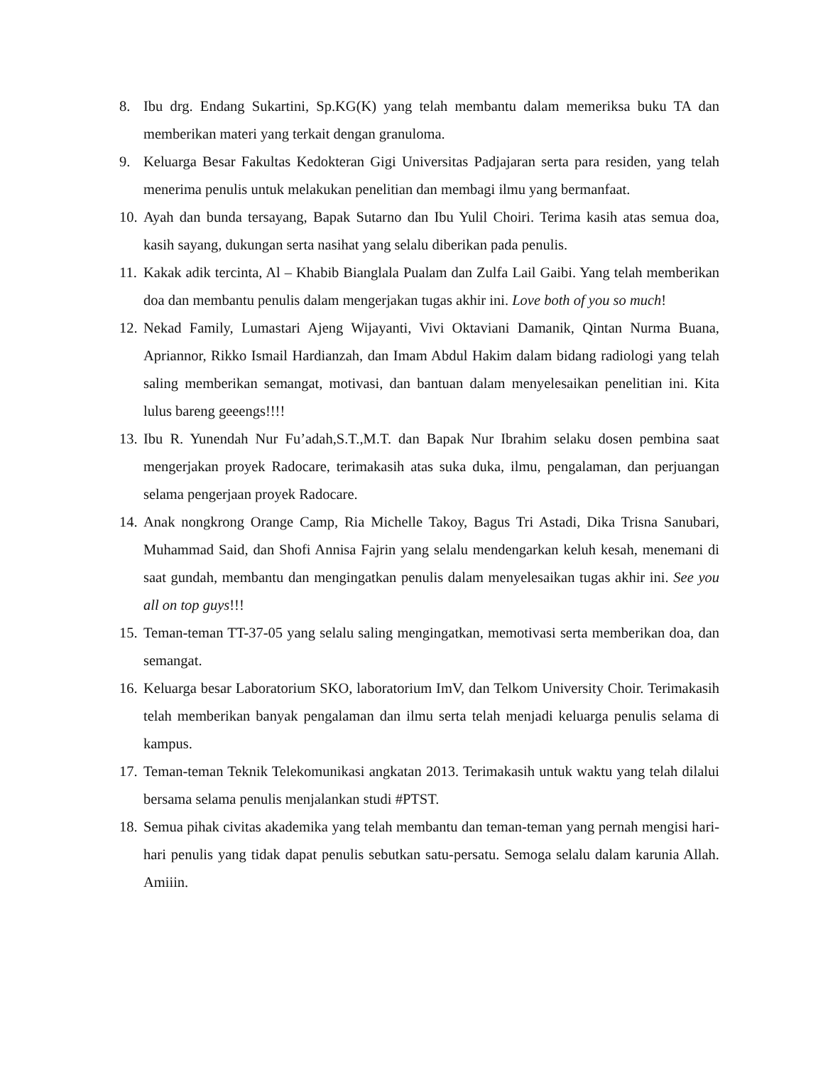8. Ibu drg. Endang Sukartini, Sp.KG(K) yang telah membantu dalam memeriksa buku TA dan memberikan materi yang terkait dengan granuloma.
9. Keluarga Besar Fakultas Kedokteran Gigi Universitas Padjajaran serta para residen, yang telah menerima penulis untuk melakukan penelitian dan membagi ilmu yang bermanfaat.
10. Ayah dan bunda tersayang, Bapak Sutarno dan Ibu Yulil Choiri. Terima kasih atas semua doa, kasih sayang, dukungan serta nasihat yang selalu diberikan pada penulis.
11. Kakak adik tercinta, Al – Khabib Bianglala Pualam dan Zulfa Lail Gaibi. Yang telah memberikan doa dan membantu penulis dalam mengerjakan tugas akhir ini. Love both of you so much!
12. Nekad Family, Lumastari Ajeng Wijayanti, Vivi Oktaviani Damanik, Qintan Nurma Buana, Apriannor, Rikko Ismail Hardianzah, dan Imam Abdul Hakim dalam bidang radiologi yang telah saling memberikan semangat, motivasi, dan bantuan dalam menyelesaikan penelitian ini. Kita lulus bareng geeengs!!!!
13. Ibu R. Yunendah Nur Fu’adah,S.T.,M.T. dan Bapak Nur Ibrahim selaku dosen pembina saat mengerjakan proyek Radocare, terimakasih atas suka duka, ilmu, pengalaman, dan perjuangan selama pengerjaan proyek Radocare.
14. Anak nongkrong Orange Camp, Ria Michelle Takoy, Bagus Tri Astadi, Dika Trisna Sanubari, Muhammad Said, dan Shofi Annisa Fajrin yang selalu mendengarkan keluh kesah, menemani di saat gundah, membantu dan mengingatkan penulis dalam menyelesaikan tugas akhir ini. See you all on top guys!!!
15. Teman-teman TT-37-05 yang selalu saling mengingatkan, memotivasi serta memberikan doa, dan semangat.
16. Keluarga besar Laboratorium SKO, laboratorium ImV, dan Telkom University Choir. Terimakasih telah memberikan banyak pengalaman dan ilmu serta telah menjadi keluarga penulis selama di kampus.
17. Teman-teman Teknik Telekomunikasi angkatan 2013. Terimakasih untuk waktu yang telah dilalui bersama selama penulis menjalankan studi #PTST.
18. Semua pihak civitas akademika yang telah membantu dan teman-teman yang pernah mengisi hari-hari penulis yang tidak dapat penulis sebutkan satu-persatu. Semoga selalu dalam karunia Allah. Amiiin.